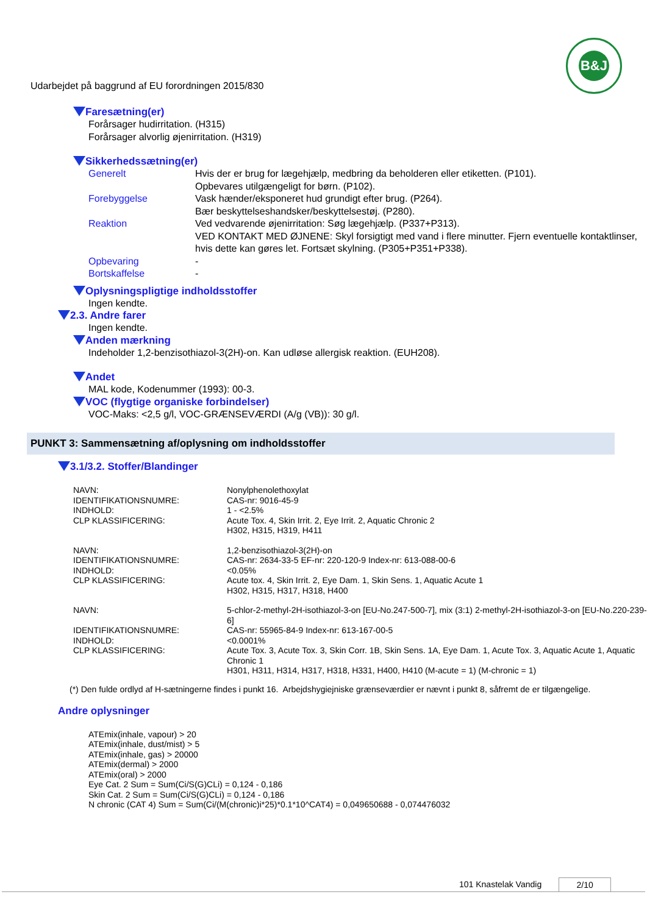B&J
Udarbejdet på baggrund af EU forordningen 2015/830
Faresætning(er)
Forårsager hudirritation. (H315)
Forårsager alvorlig øjenirritation. (H319)
Sikkerhedssætning(er)
| Generelt | Hvis der er brug for lægehjælp, medbring da beholderen eller etiketten. (P101). Opbevares utilgængeligt for børn. (P102). |
| Forebyggelse | Vask hænder/eksponeret hud grundigt efter brug. (P264). Bær beskyttelseshandsker/beskyttelsestøj. (P280). |
| Reaktion | Ved vedvarende øjenirritation: Søg lægehjælp. (P337+P313). VED KONTAKT MED ØJNENE: Skyl forsigtigt med vand i flere minutter. Fjern eventuelle kontaktlinser, hvis dette kan gøres let. Fortsæt skylning. (P305+P351+P338). |
| Opbevaring | - |
| Bortskaffelse | - |
Oplysningspligtige indholdsstoffer
Ingen kendte.
2.3. Andre farer
Ingen kendte.
Anden mærkning
Indeholder 1,2-benzisothiazol-3(2H)-on. Kan udløse allergisk reaktion. (EUH208).
Andet
MAL kode, Kodenummer (1993): 00-3.
VOC (flygtige organiske forbindelser)
VOC-Maks: <2,5 g/l, VOC-GRÆNSEVÆRDI (A/g (VB)): 30 g/l.
PUNKT 3: Sammensætning af/oplysning om indholdsstoffer
3.1/3.2. Stoffer/Blandinger
| NAVN: | Nonylphenolethoxylat |
| IDENTIFIKATIONSNUMRE: | CAS-nr: 9016-45-9 |
| INDHOLD: | 1 - <2.5% |
| CLP KLASSIFICERING: | Acute Tox. 4, Skin Irrit. 2, Eye Irrit. 2, Aquatic Chronic 2 H302, H315, H319, H411 |
| NAVN: | 1,2-benzisothiazol-3(2H)-on |
| IDENTIFIKATIONSNUMRE: | CAS-nr: 2634-33-5 EF-nr: 220-120-9 Index-nr: 613-088-00-6 |
| INDHOLD: | <0.05% |
| CLP KLASSIFICERING: | Acute tox. 4, Skin Irrit. 2, Eye Dam. 1, Skin Sens. 1, Aquatic Acute 1 H302, H315, H317, H318, H400 |
| NAVN: | 5-chlor-2-methyl-2H-isothiazol-3-on [EU-No.247-500-7], mix (3:1) 2-methyl-2H-isothiazol-3-on [EU-No.220-239-6] |
| IDENTIFIKATIONSNUMRE: | CAS-nr: 55965-84-9 Index-nr: 613-167-00-5 |
| INDHOLD: | <0.0001% |
| CLP KLASSIFICERING: | Acute Tox. 3, Acute Tox. 3, Skin Corr. 1B, Skin Sens. 1A, Eye Dam. 1, Acute Tox. 3, Aquatic Acute 1, Aquatic Chronic 1 H301, H311, H314, H317, H318, H331, H400, H410 (M-acute = 1) (M-chronic = 1) |
(*) Den fulde ordlyd af H-sætningerne findes i punkt 16. Arbejdshygiejniske grænseværdier er nævnt i punkt 8, såfremt de er tilgængelige.
Andre oplysninger
ATEmix(inhale, vapour) > 20
ATEmix(inhale, dust/mist) > 5
ATEmix(inhale, gas) > 20000
ATEmix(dermal) > 2000
ATEmix(oral) > 2000
Eye Cat. 2 Sum = Sum(Ci/S(G)CLi) = 0,124 - 0,186
Skin Cat. 2 Sum = Sum(Ci/S(G)CLi) = 0,124 - 0,186
N chronic (CAT 4) Sum = Sum(Ci/(M(chronic)i*25)*0.1*10^CAT4) = 0,049650688 - 0,074476032
101 Knastelak Vandig 2/10